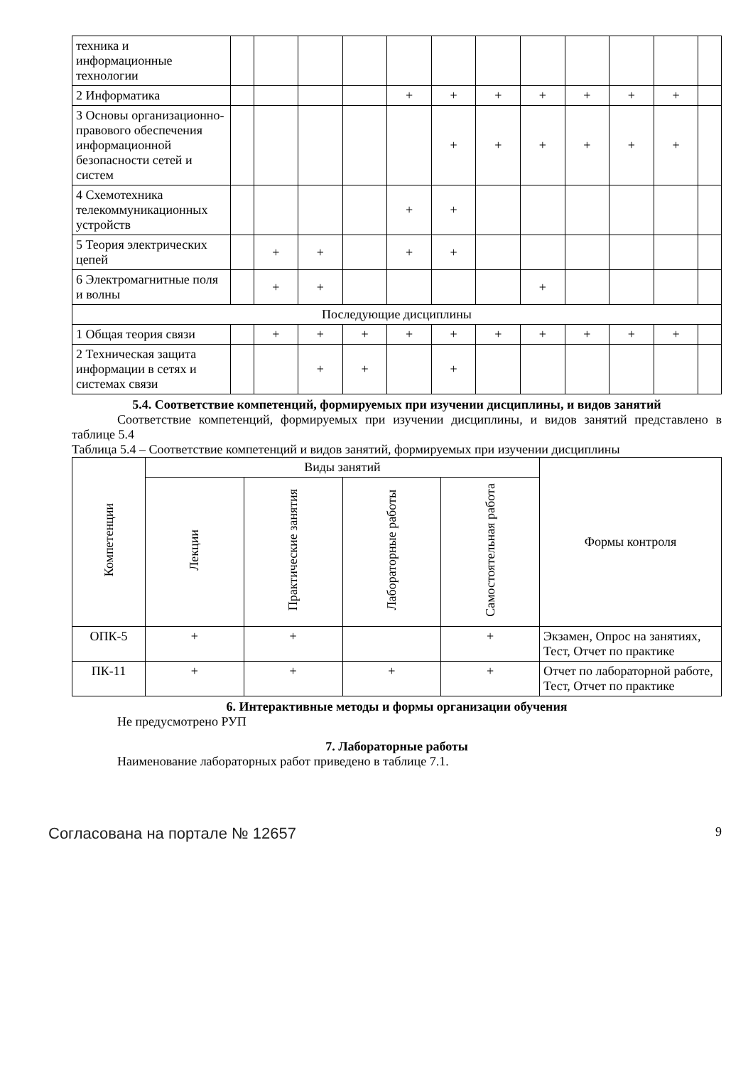| техника и информационные технологии | | | | | | | | | | | | |
| 2 Информатика | | | | | + | + | + | + | + | + | + | |
| 3 Основы организационно-правового обеспечения информационной безопасности сетей и систем | | | | | | + | + | + | + | + | + | |
| 4 Схемотехника телекоммуникационных устройств | | | | | + | + | | | | | | |
| 5 Теория электрических цепей | | + | + | | + | + | | | | | | |
| 6 Электромагнитные поля и волны | | + | + | | | | | + | | | | |
| Последующие дисциплины | | | | | | | | | | | | |
| 1 Общая теория связи | | + | + | + | + | + | + | + | + | + | + | |
| 2 Техническая защита информации в сетях и системах связи | | | + | + | | + | | | | | | |
5.4. Соответствие компетенций, формируемых при изучении дисциплины, и видов занятий
Соответствие компетенций, формируемых при изучении дисциплины, и видов занятий представлено в таблице 5.4
Таблица 5.4 – Соответствие компетенций и видов занятий, формируемых при изучении дисциплины
| Компетенции | Виды занятий | | | | Формы контроля |
| --- | --- | --- | --- | --- | --- |
| | Лекции | Практические занятия | Лабораторные работы | Самостоятельная работа | |
| ОПК-5 | + | + | | + | Экзамен, Опрос на занятиях, Тест, Отчет по практике |
| ПК-11 | + | + | + | + | Отчет по лабораторной работе, Тест, Отчет по практике |
6. Интерактивные методы и формы организации обучения
Не предусмотрено РУП
7. Лабораторные работы
Наименование лабораторных работ приведено в таблице 7.1.
Согласована на портале № 12657 9